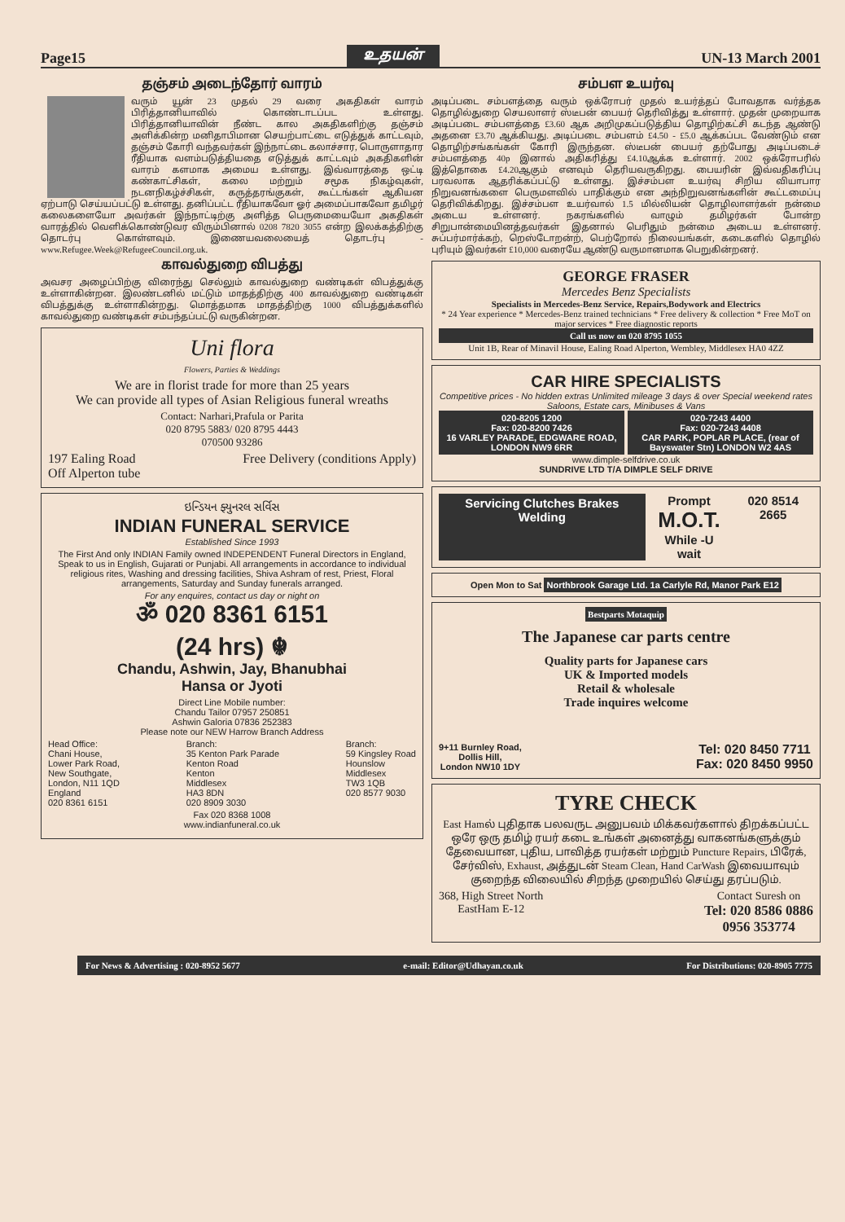Page15 உதயன் UN-13 March 2001
தஞ்சம் அடைந்தோர் வாரம்
வரும் யூன் 23 முதல் 29 வரை அகதிகள் வாரம் பிரித்தானியாவில் கொண்டாடப்பட உள்ளது. பிரித்தானியாவின் நீண்ட கால அகதிகளிற்கு தஞ்சம் அளிக்கின்ற மனிதாபிமான செயற்பாட்டை எடுத்துக் காட்டவும், தஞ்சம் கோரி வந்தவர்கள் இந்நாட்டை கலாச்சார, பொருளாதார ரீதியாக வளம்படுத்தியதை எடுத்துக் காட்டவும் அகதிகளின் வாரம் களமாக அமைய உள்ளது. இவ்வாரத்தை ஒட்டி கண்காட்சிகள், கலை மற்றும் சமூக நிகழ்வுகள், நடனநிகழ்ச்சிகள், கருத்தரங்குகள், கூட்டங்கள் ஆகியன ஏற்பாடு செய்யப்பட்டு உள்ளது. தனிப்பட்ட ரீதியாகவோ ஓர் அமைப்பாகவோ தமிழர் கலைகளையோ அவர்கள் இந்நாட்டிற்கு அளித்த பெருமையையோ அகதிகள் வாரத்தில் வெளிக்கொண்டுவர விரும்பினால் 0208 7820 3055 என்ற இலக்கத்திற்கு தொடர்பு கொள்ளவும். இணையவலையைத் தொடர்பு - www.Refugee.Week@RefugeeCouncil.org.uk.
காவல்துறை விபத்து
அவசர அழைப்பிற்கு விரைந்து செல்லும் காவல்துறை வண்டிகள் விபத்துக்கு உள்ளாகின்றன. இலண்டனில் மட்டும் மாதத்திற்கு 400 காவல்துறை வண்டிகள் விபத்துக்கு உள்ளாகின்றது. மொத்தமாக மாதத்திற்கு 1000 விபத்துக்களில் காவல்துறை வண்டிகள் சம்பந்தப்பட்டு வருகின்றன.
Uni flora
Flowers, Parties & Weddings
We are in florist trade for more than 25 years
We can provide all types of Asian Religious funeral wreaths
Contact: Narhari,Prafula or Parita
020 8795 5883/ 020 8795 4443
070500 93286
197 Ealing Road
Off Alperton tube Free Delivery (conditions Apply)
ઇન્ડિયન ફ્યુનરલ સર્વિસ
INDIAN FUNERAL SERVICE
Established Since 1993
The First And only INDIAN Family owned INDEPENDENT Funeral Directors in England, Speak to us in English, Gujarati or Punjabi. All arrangements in accordance to individual religious rites, Washing and dressing facilities, Shiva Ashram of rest, Priest, Floral arrangements, Saturday and Sunday funerals arranged.
For any enquires, contact us day or night on
ॐ 020 8361 6151
(24 hrs) ☬
Chandu, Ashwin, Jay, Bhanubhai
Hansa or Jyoti
Direct Line Mobile number:
Chandu Tailor 07957 250851
Ashwin Galoria 07836 252383
Please note our NEW Harrow Branch Address
Head Office:
Chani House,
Lower Park Road,
New Southgate,
London, N11 1QD
England
020 8361 6151 Branch:
35 Kenton Park Parade
Kenton Road
Kenton
Middlesex
HA3 8DN
020 8909 3030 Branch:
59 Kingsley Road
Hounslow
Middlesex
TW3 1QB
020 8577 9030
Fax 020 8368 1008
www.indianfuneral.co.uk
சம்பள உயர்வு
அடிப்படை சம்பளத்தை வரும் ஒக்ரோபர் முதல் உயர்த்தப் போவதாக வர்த்தக தொழில்துறை செயலாளர் ஸ்டீபன் பையர் தெரிவித்து உள்ளார். முதன் முறையாக அடிப்படை சம்பளத்தை £3.60 ஆக அறிமுகப்படுத்திய தொழிற்கட்சி கடந்த ஆண்டு அதனை £3.70 ஆக்கியது. அடிப்படை சம்பளம் £4.50 - £5.0 ஆக்கப்பட வேண்டும் என தொழிற்சங்கங்கள் கோரி இருந்தன. ஸ்டீபன் பையர் தற்போது அடிப்படைச் சம்பளத்தை 40p இனால் அதிகரித்து £4.10ஆக்க உள்ளார். 2002 ஒக்ரோபரில் இத்தொகை £4.20ஆகும் எனவும் தெரியவருகிறது. பையரின் இவ்வதிகரிப்பு பரவலாக ஆதரிக்கப்பட்டு உள்ளது. இச்சம்பள உயர்வு சிறிய வியாபார நிறுவனங்களை பெருமளவில் பாதிக்கும் என அந்நிறுவனங்களின் கூட்டமைப்பு தெரிவிக்கிறது. இச்சம்பள உயர்வால் 1.5 மில்லியன் தொழிலாளர்கள் நன்மை அடைய உள்ளனர். நகரங்களில் வாழும் தமிழர்கள் போன்ற சிறுபான்மையினத்தவர்கள் இதனால் பெரிதும் நன்மை அடைய உள்ளனர். சுப்பர்மார்க்கற், றெஸ்டோறன்ற், பெற்றோல் நிலையங்கள், கடைகளில் தொழில் புரியும் இவர்கள் £10,000 வரையே ஆண்டு வருமானமாக பெறுகின்றனர்.
GEORGE FRASER
Mercedes Benz Specialists
Specialists in Mercedes-Benz Service, Repairs,Bodywork and Electrics
* 24 Year experience * Mercedes-Benz trained technicians * Free delivery & collection * Free MoT on major services * Free diagnostic reports
Call us now on 020 8795 1055
Unit 1B, Rear of Minavil House, Ealing Road Alperton, Wembley, Middlesex HA0 4ZZ
CAR HIRE SPECIALISTS
Competitive prices - No hidden extras Unlimited mileage 3 days & over Special weekend rates Saloons, Estate cars, Minibuses & Vans
020-8205 1200
Fax: 020-8200 7426
16 VARLEY PARADE, EDGWARE ROAD, LONDON NW9 6RR
020-7243 4400
Fax: 020-7243 4408
CAR PARK, POPLAR PLACE, (rear of Bayswater Stn) LONDON W2 4AS
www.dimple-selfdrive.co.uk
SUNDRIVE LTD T/A DIMPLE SELF DRIVE
Servicing Clutches Brakes Welding
Prompt
M.O.T.
While -U wait
020 8514 2665
Open Mon to Sat Northbrook Garage Ltd. 1a Carlyle Rd, Manor Park E12
Bestparts Motaquip
The Japanese car parts centre
Quality parts for Japanese cars
UK & Imported models
Retail & wholesale
Trade inquires welcome
9+11 Burnley Road,
Dollis Hill,
London NW10 1DY Tel: 020 8450 7711
Fax: 020 8450 9950
TYRE CHECK
East Hamல் புதிதாக பலவருட அனுபவம் மிக்கவர்களால் திறக்கப்பட்ட ஒரே ஒரு தமிழ் ரயர் கடை உங்கள் அனைத்து வாகனங்களுக்கும் தேவையான, புதிய, பாவித்த ரயர்கள் மற்றும் Puncture Repairs, பிரேக், சேர்விஸ், Exhaust, அத்துடன் Steam Clean, Hand CarWash இவையாவும் குறைந்த விலையில் சிறந்த முறையில் செய்து தரப்படும்.
368, High Street North
EastHam E-12 Contact Suresh on
Tel: 020 8586 0886
0956 353774
For News & Advertising : 020-8952 5677 e-mail: Editor@Udhayan.co.uk For Distributions: 020-8905 7775